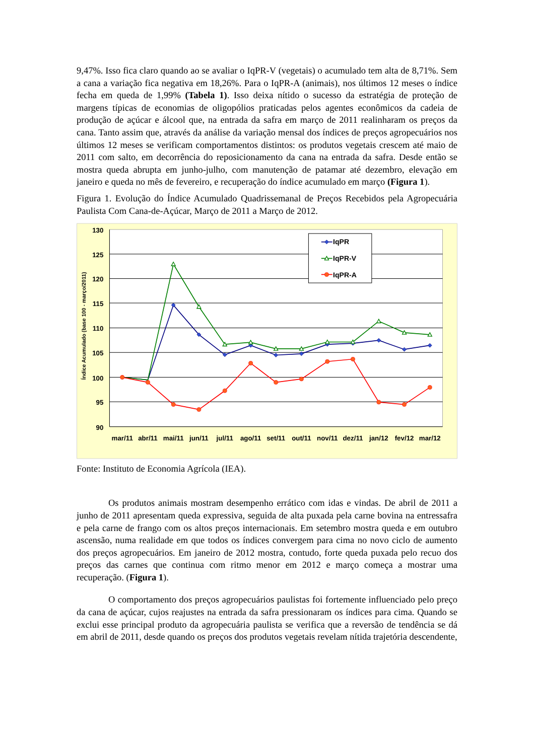9,47%. Isso fica claro quando ao se avaliar o IqPR-V (vegetais) o acumulado tem alta de 8,71%. Sem a cana a variação fica negativa em 18,26%. Para o IqPR-A (animais), nos últimos 12 meses o índice fecha em queda de 1,99% (Tabela 1). Isso deixa nítido o sucesso da estratégia de proteção de margens típicas de economias de oligopólios praticadas pelos agentes econômicos da cadeia de produção de açúcar e álcool que, na entrada da safra em março de 2011 realinharam os preços da cana. Tanto assim que, através da análise da variação mensal dos índices de preços agropecuários nos últimos 12 meses se verificam comportamentos distintos: os produtos vegetais crescem até maio de 2011 com salto, em decorrência do reposicionamento da cana na entrada da safra. Desde então se mostra queda abrupta em junho-julho, com manutenção de patamar até dezembro, elevação em janeiro e queda no mês de fevereiro, e recuperação do índice acumulado em março (Figura 1).
Figura 1. Evolução do Índice Acumulado Quadrissemanal de Preços Recebidos pela Agropecuária Paulista Com Cana-de-Açúcar, Março de 2011 a Março de 2012.
130
125
120
115
110
105
100
95
90
Índice Acumulado (base 100 - março/2011)
mar/11
abr/11
mai/11
jun/11
jul/11
ago/11
set/11
out/11
nov/11
dez/11
jan/12
fev/12
mar/12
IqPR
IqPR-V
IqPR-A
Fonte: Instituto de Economia Agrícola (IEA).
Os produtos animais mostram desempenho errático com idas e vindas. De abril de 2011 a junho de 2011 apresentam queda expressiva, seguida de alta puxada pela carne bovina na entressafra e pela carne de frango com os altos preços internacionais. Em setembro mostra queda e em outubro ascensão, numa realidade em que todos os índices convergem para cima no novo ciclo de aumento dos preços agropecuários. Em janeiro de 2012 mostra, contudo, forte queda puxada pelo recuo dos preços das carnes que continua com ritmo menor em 2012 e março começa a mostrar uma recuperação. (Figura 1).
O comportamento dos preços agropecuários paulistas foi fortemente influenciado pelo preço da cana de açúcar, cujos reajustes na entrada da safra pressionaram os índices para cima. Quando se exclui esse principal produto da agropecuária paulista se verifica que a reversão de tendência se dá em abril de 2011, desde quando os preços dos produtos vegetais revelam nítida trajetória descendente,